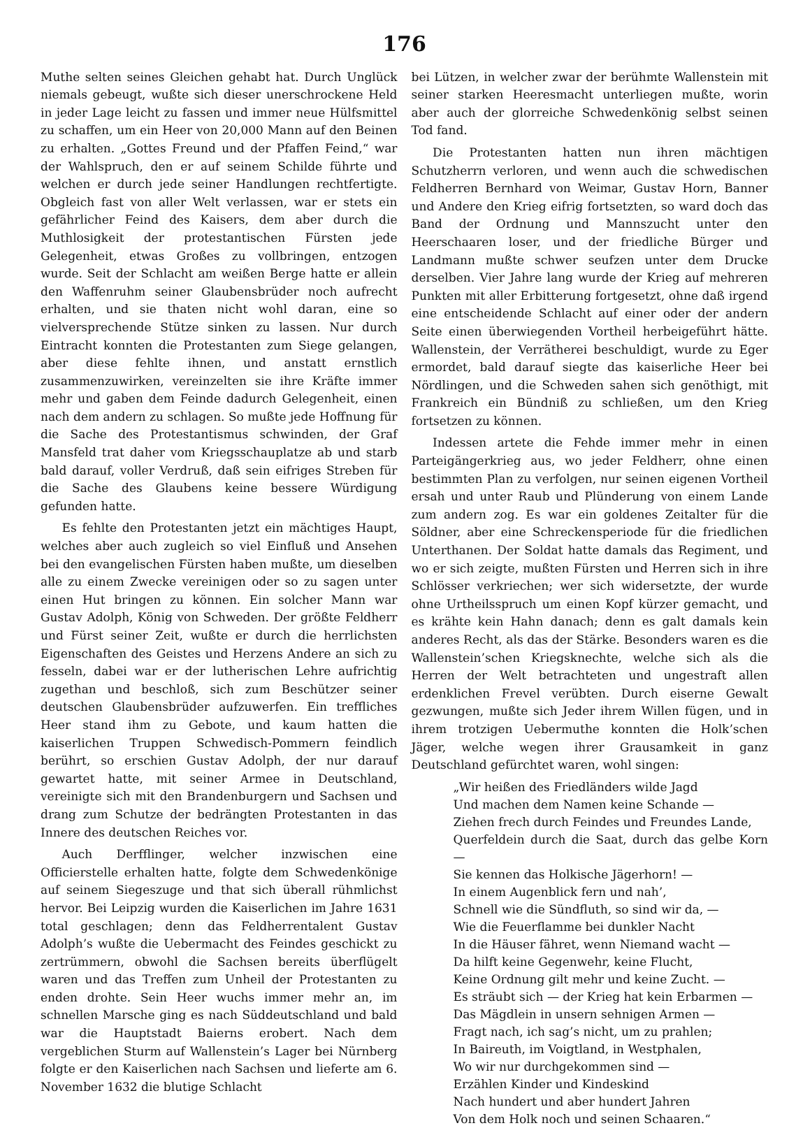176
Muthe selten seines Gleichen gehabt hat. Durch Unglück niemals gebeugt, wußte sich dieser unerschrockene Held in jeder Lage leicht zu fassen und immer neue Hülfsmittel zu schaffen, um ein Heer von 20,000 Mann auf den Beinen zu erhalten. „Gottes Freund und der Pfaffen Feind,“ war der Wahlspruch, den er auf seinem Schilde führte und welchen er durch jede seiner Handlungen rechtfertigte. Obgleich fast von aller Welt verlassen, war er stets ein gefährlicher Feind des Kaisers, dem aber durch die Muthlosigkeit der protestantischen Fürsten jede Gelegenheit, etwas Großes zu vollbringen, entzogen wurde. Seit der Schlacht am weißen Berge hatte er allein den Waffenruhm seiner Glaubensbrüder noch aufrecht erhalten, und sie thaten nicht wohl daran, eine so vielversprechende Stütze sinken zu lassen. Nur durch Eintracht konnten die Protestanten zum Siege gelangen, aber diese fehlte ihnen, und anstatt ernstlich zusammenzuwirken, vereinzelten sie ihre Kräfte immer mehr und gaben dem Feinde dadurch Gelegenheit, einen nach dem andern zu schlagen. So mußte jede Hoffnung für die Sache des Protestantismus schwinden, der Graf Mansfeld trat daher vom Kriegsschauplatze ab und starb bald darauf, voller Verdruß, daß sein eifriges Streben für die Sache des Glaubens keine bessere Würdigung gefunden hatte.
Es fehlte den Protestanten jetzt ein mächtiges Haupt, welches aber auch zugleich so viel Einfluß und Ansehen bei den evangelischen Fürsten haben mußte, um dieselben alle zu einem Zwecke vereinigen oder so zu sagen unter einen Hut bringen zu können. Ein solcher Mann war Gustav Adolph, König von Schweden. Der größte Feldherr und Fürst seiner Zeit, wußte er durch die herrlichsten Eigenschaften des Geistes und Herzens Andere an sich zu fesseln, dabei war er der lutherischen Lehre aufrichtig zugethan und beschloß, sich zum Beschützer seiner deutschen Glaubensbrüder aufzuwerfen. Ein treffliches Heer stand ihm zu Gebote, und kaum hatten die kaiserlichen Truppen Schwedisch-Pommern feindlich berührt, so erschien Gustav Adolph, der nur darauf gewartet hatte, mit seiner Armee in Deutschland, vereinigte sich mit den Brandenburgern und Sachsen und drang zum Schutze der bedrängten Protestanten in das Innere des deutschen Reiches vor.
Auch Derfflinger, welcher inzwischen eine Officierstelle erhalten hatte, folgte dem Schwedenkönige auf seinem Siegeszuge und that sich überall rühmlichst hervor. Bei Leipzig wurden die Kaiserlichen im Jahre 1631 total geschlagen; denn das Feldherrentalent Gustav Adolph’s wußte die Uebermacht des Feindes geschickt zu zertrümmern, obwohl die Sachsen bereits überflügelt waren und das Treffen zum Unheil der Protestanten zu enden drohte. Sein Heer wuchs immer mehr an, im schnellen Marsche ging es nach Süddeutschland und bald war die Hauptstadt Baierns erobert. Nach dem vergeblichen Sturm auf Wallenstein’s Lager bei Nürnberg folgte er den Kaiserlichen nach Sachsen und lieferte am 6. November 1632 die blutige Schlacht
bei Lützen, in welcher zwar der berühmte Wallenstein mit seiner starken Heeresmacht unterliegen mußte, worin aber auch der glorreiche Schwedenkönig selbst seinen Tod fand.
Die Protestanten hatten nun ihren mächtigen Schutzherrn verloren, und wenn auch die schwedischen Feldherren Bernhard von Weimar, Gustav Horn, Banner und Andere den Krieg eifrig fortsetzten, so ward doch das Band der Ordnung und Mannszucht unter den Heerschaaren loser, und der friedliche Bürger und Landmann mußte schwer seufzen unter dem Drucke derselben. Vier Jahre lang wurde der Krieg auf mehreren Punkten mit aller Erbitterung fortgesetzt, ohne daß irgend eine entscheidende Schlacht auf einer oder der andern Seite einen überwiegenden Vortheil herbeigeführt hätte. Wallenstein, der Verrätherei beschuldigt, wurde zu Eger ermordet, bald darauf siegte das kaiserliche Heer bei Nördlingen, und die Schweden sahen sich genöthigt, mit Frankreich ein Bündniß zu schließen, um den Krieg fortsetzen zu können.
Indessen artete die Fehde immer mehr in einen Parteigängerkrieg aus, wo jeder Feldherr, ohne einen bestimmten Plan zu verfolgen, nur seinen eigenen Vortheil ersah und unter Raub und Plünderung von einem Lande zum andern zog. Es war ein goldenes Zeitalter für die Söldner, aber eine Schreckensperiode für die friedlichen Unterthanen. Der Soldat hatte damals das Regiment, und wo er sich zeigte, mußten Fürsten und Herren sich in ihre Schlösser verkriechen; wer sich widersetzte, der wurde ohne Urtheilsspruch um einen Kopf kürzer gemacht, und es krähte kein Hahn danach; denn es galt damals kein anderes Recht, als das der Stärke. Besonders waren es die Wallenstein’schen Kriegsknechte, welche sich als die Herren der Welt betrachteten und ungestraft allen erdenklichen Frevel verübten. Durch eiserne Gewalt gezwungen, mußte sich Jeder ihrem Willen fügen, und in ihrem trotzigen Uebermuthe konnten die Holk’schen Jäger, welche wegen ihrer Grausamkeit in ganz Deutschland gefürchtet waren, wohl singen:
„Wir heißen des Friedländers wilde Jagd
Und machen dem Namen keine Schande —
Ziehen frech durch Feindes und Freundes Lande,
Querfeldein durch die Saat, durch das gelbe Korn —
Sie kennen das Holkische Jägerhorn! —
In einem Augenblick fern und nah’,
Schnell wie die Sündfluth, so sind wir da, —
Wie die Feuerflamme bei dunkler Nacht
In die Häuser fähret, wenn Niemand wacht —
Da hilft keine Gegenwehr, keine Flucht,
Keine Ordnung gilt mehr und keine Zucht. —
Es sträubt sich — der Krieg hat kein Erbarmen —
Das Mägdlein in unsern sehnigen Armen —
Fragt nach, ich sag’s nicht, um zu prahlen;
In Baireuth, im Voigtland, in Westphalen,
Wo wir nur durchgekommen sind —
Erzählen Kinder und Kindeskind
Nach hundert und aber hundert Jahren
Von dem Holk noch und seinen Schaaren.“